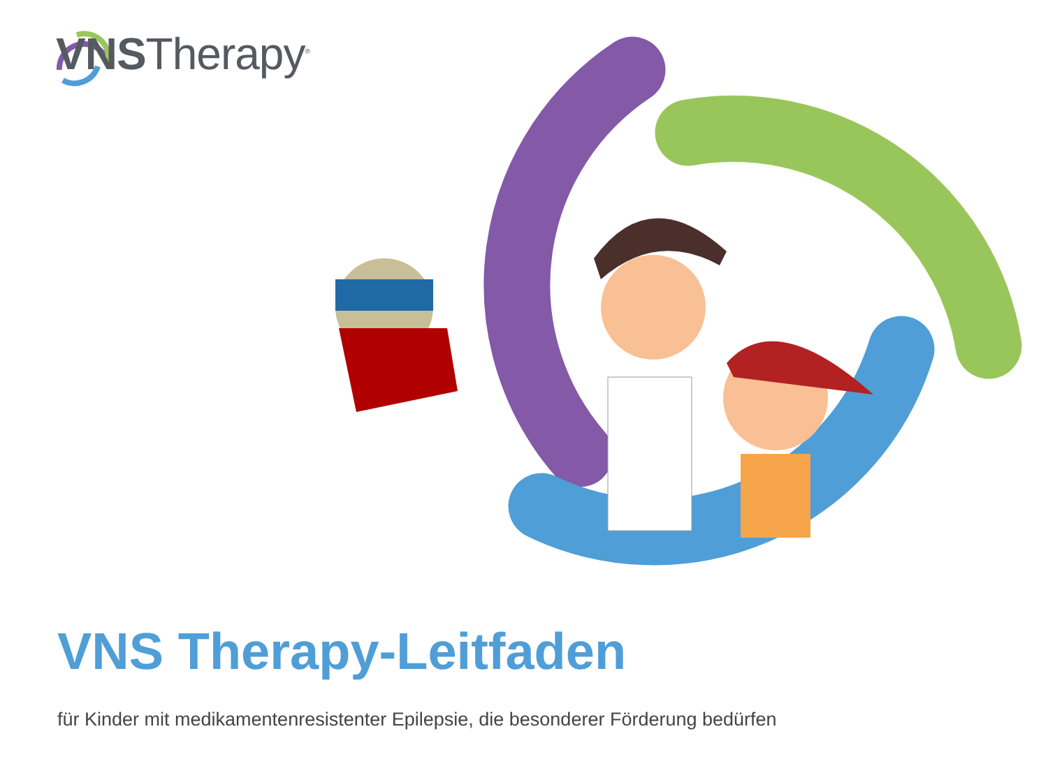VNSTherapy<sup>®</sup>
VNS Therapy-Leitfaden
für Kinder mit medikamentenresistenter Epilepsie, die besonderer Förderung bedürfen